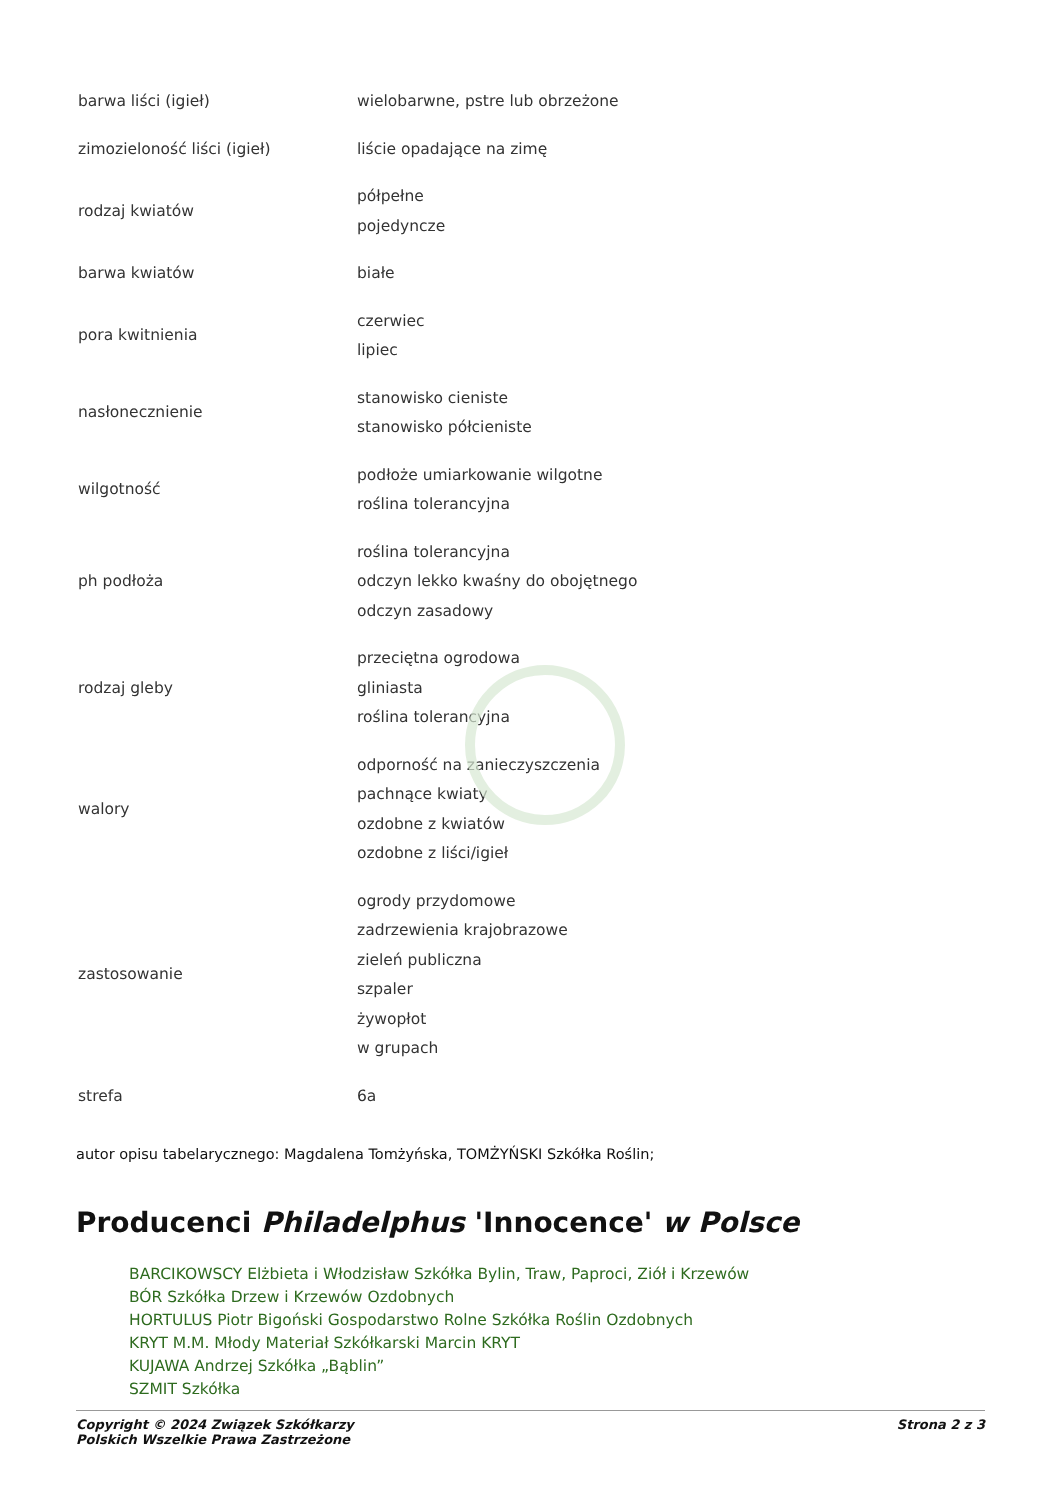| barwa liści (igieł) | wielobarwne, pstre lub obrzeżone |
| zimozieloność liści (igieł) | liście opadające na zimę |
| rodzaj kwiatów | półpełne pojedyncze |
| barwa kwiatów | białe |
| pora kwitnienia | czerwiec lipiec |
| nasłonecznienie | stanowisko cieniste stanowisko półcieniste |
| wilgotność | podłoże umiarkowanie wilgotne roślina tolerancyjna |
| ph podłoża | roślina tolerancyjna odczyn lekko kwaśny do obojętnego odczyn zasadowy |
| rodzaj gleby | przeciętna ogrodowa gliniasta roślina tolerancyjna |
| walory | odporność na zanieczyszczenia pachnące kwiaty ozdobne z kwiatów ozdobne z liści/igieł |
| zastosowanie | ogrody przydomowe zadrzewienia krajobrazowe zieleń publiczna szpaler żywopłot w grupach |
| strefa | 6a |
autor opisu tabelarycznego: Magdalena Tomżyńska, TOMŻYŃSKI Szkółka Roślin;
Producenci Philadelphus 'Innocence' w Polsce
BARCIKOWSCY Elżbieta i Włodzisław Szkółka Bylin, Traw, Paproci, Ziół i Krzewów
BÓR Szkółka Drzew i Krzewów Ozdobnych
HORTULUS Piotr Bigoński Gospodarstwo Rolne Szkółka Roślin Ozdobnych
KRYT M.M. Młody Materiał Szkółkarski Marcin KRYT
KUJAWA Andrzej Szkółka „Bąblin”
SZMIT Szkółka
Copyright © 2024 Związek Szkółkarzy
Polskich Wszelkie Prawa Zastrzeżone
Strona 2 z 3